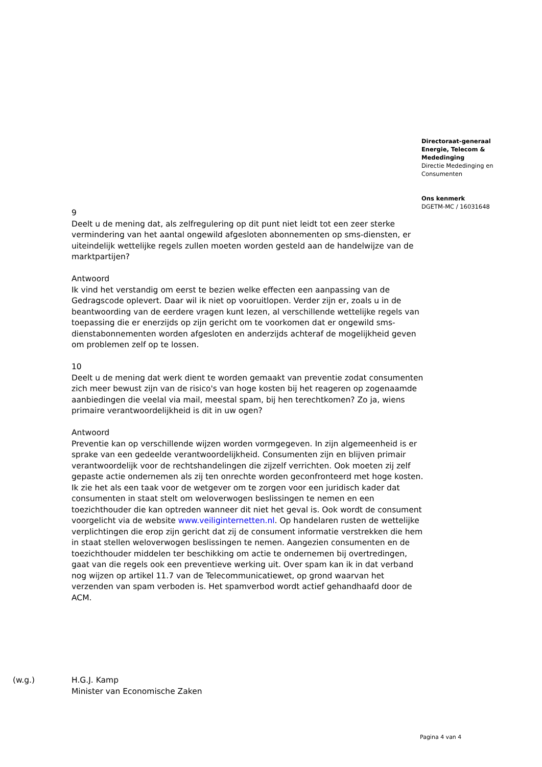Directoraat-generaal
Energie, Telecom &
Mededinging
Directie Mededinging en
Consumenten
Ons kenmerk
DGETM-MC / 16031648
9
Deelt u de mening dat, als zelfregulering op dit punt niet leidt tot een zeer sterke vermindering van het aantal ongewild afgesloten abonnementen op sms-diensten, er uiteindelijk wettelijke regels zullen moeten worden gesteld aan de handelwijze van de marktpartijen?
Antwoord
Ik vind het verstandig om eerst te bezien welke effecten een aanpassing van de Gedragscode oplevert. Daar wil ik niet op vooruitlopen. Verder zijn er, zoals u in de beantwoording van de eerdere vragen kunt lezen, al verschillende wettelijke regels van toepassing die er enerzijds op zijn gericht om te voorkomen dat er ongewild sms-dienstabonnementen worden afgesloten en anderzijds achteraf de mogelijkheid geven om problemen zelf op te lossen.
10
Deelt u de mening dat werk dient te worden gemaakt van preventie zodat consumenten zich meer bewust zijn van de risico's van hoge kosten bij het reageren op zogenaamde aanbiedingen die veelal via mail, meestal spam, bij hen terechtkomen? Zo ja, wiens primaire verantwoordelijkheid is dit in uw ogen?
Antwoord
Preventie kan op verschillende wijzen worden vormgegeven. In zijn algemeenheid is er sprake van een gedeelde verantwoordelijkheid. Consumenten zijn en blijven primair verantwoordelijk voor de rechtshandelingen die zijzelf verrichten. Ook moeten zij zelf gepaste actie ondernemen als zij ten onrechte worden geconfronteerd met hoge kosten. Ik zie het als een taak voor de wetgever om te zorgen voor een juridisch kader dat consumenten in staat stelt om weloverwogen beslissingen te nemen en een toezichthouder die kan optreden wanneer dit niet het geval is. Ook wordt de consument voorgelicht via de website www.veiliginternetten.nl. Op handelaren rusten de wettelijke verplichtingen die erop zijn gericht dat zij de consument informatie verstrekken die hem in staat stellen weloverwogen beslissingen te nemen. Aangezien consumenten en de toezichthouder middelen ter beschikking om actie te ondernemen bij overtredingen, gaat van die regels ook een preventieve werking uit. Over spam kan ik in dat verband nog wijzen op artikel 11.7 van de Telecommunicatiewet, op grond waarvan het verzenden van spam verboden is. Het spamverbod wordt actief gehandhaafd door de ACM.
(w.g.) H.G.J. Kamp
Minister van Economische Zaken
Pagina 4 van 4